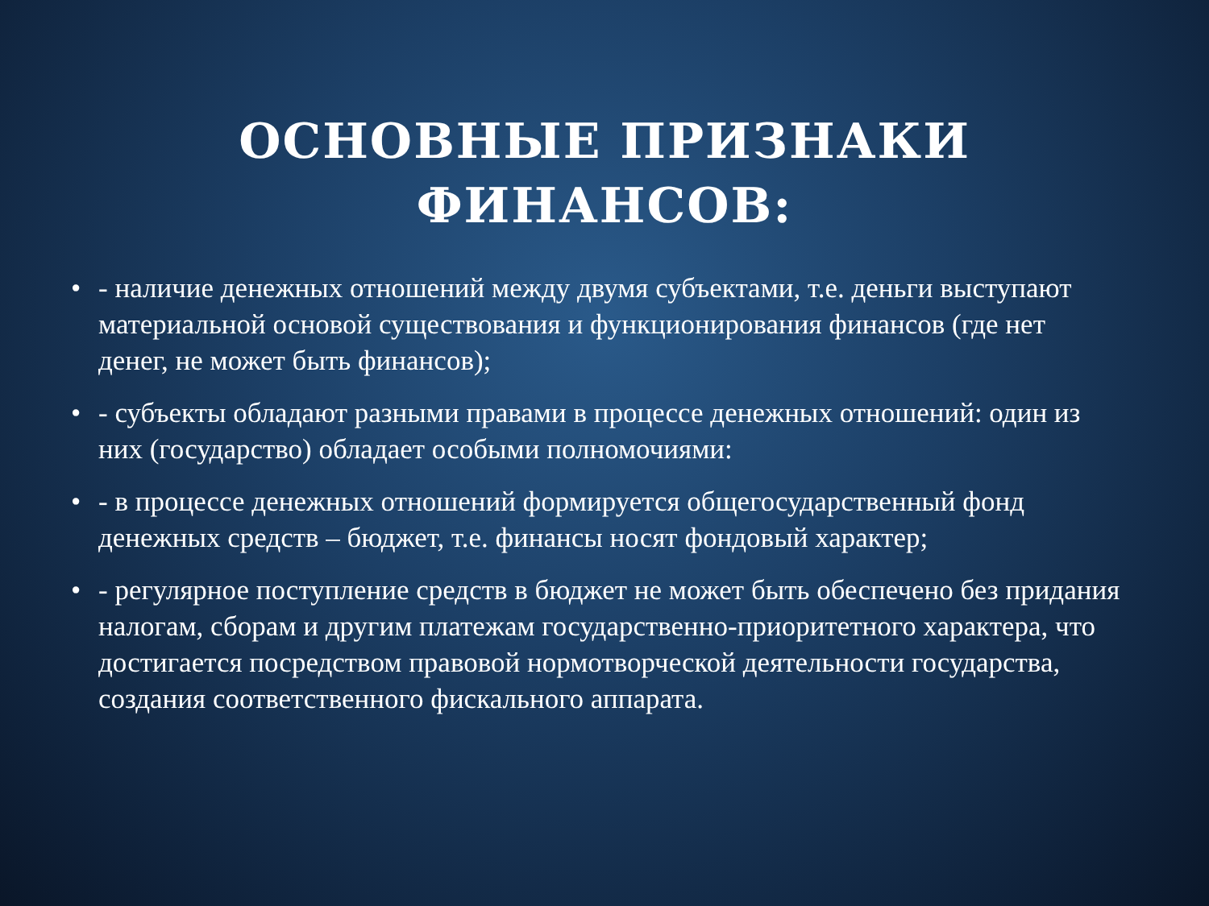ОСНОВНЫЕ ПРИЗНАКИ
ФИНАНСОВ:
• - наличие денежных отношений между двумя субъектами, т.е. деньги выступают материальной основой существования и функционирования финансов (где нет денег, не может быть финансов);
• - субъекты обладают разными правами в процессе денежных отношений: один из них (государство) обладает особыми полномочиями:
• - в процессе денежных отношений формируется общегосударственный фонд денежных средств – бюджет, т.е. финансы носят фондовый характер;
• - регулярное поступление средств в бюджет не может быть обеспечено без придания налогам, сборам и другим платежам государственно-приоритетного характера, что достигается посредством правовой нормотворческой деятельности государства, создания соответственного фискального аппарата.